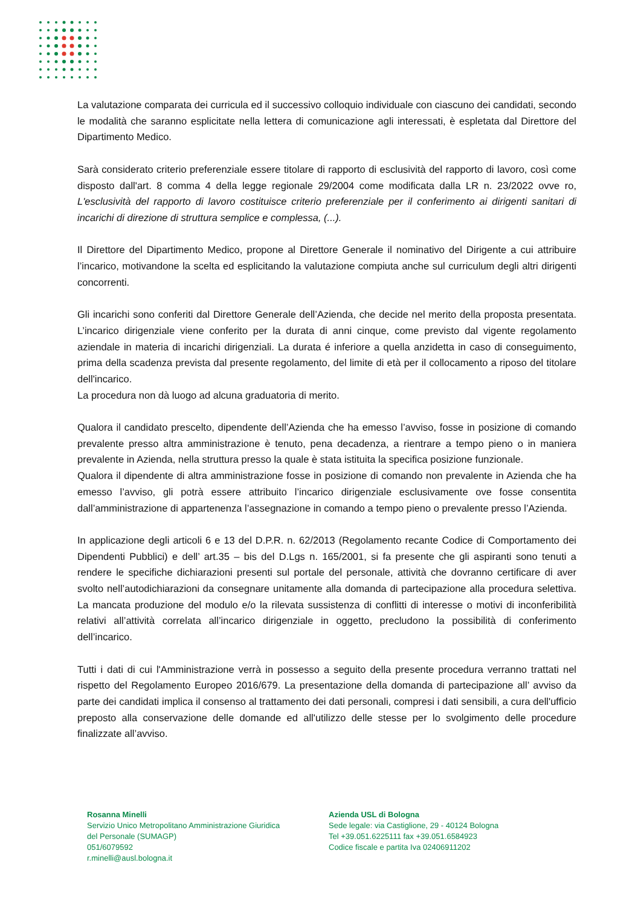La valutazione comparata dei curricula ed il successivo colloquio individuale con ciascuno dei candidati, secondo le modalità che saranno esplicitate nella lettera di comunicazione agli interessati, è espletata dal Direttore del Dipartimento Medico.
Sarà considerato criterio preferenziale essere titolare di rapporto di esclusività del rapporto di lavoro, così come disposto dall'art. 8 comma 4 della legge regionale 29/2004 come modificata dalla LR n. 23/2022 ovve ro, L'esclusività del rapporto di lavoro costituisce criterio preferenziale per il conferimento ai dirigenti sanitari di incarichi di direzione di struttura semplice e complessa, (...).
Il Direttore del Dipartimento Medico, propone al Direttore Generale il nominativo del Dirigente a cui attribuire l’incarico, motivandone la scelta ed esplicitando la valutazione compiuta anche sul curriculum degli altri dirigenti concorrenti.
Gli incarichi sono conferiti dal Direttore Generale dell’Azienda, che decide nel merito della proposta presentata. L’incarico dirigenziale viene conferito per la durata di anni cinque, come previsto dal vigente regolamento aziendale in materia di incarichi dirigenziali. La durata é inferiore a quella anzidetta in caso di conseguimento, prima della scadenza prevista dal presente regolamento, del limite di età per il collocamento a riposo del titolare dell'incarico.
La procedura non dà luogo ad alcuna graduatoria di merito.
Qualora il candidato prescelto, dipendente dell’Azienda che ha emesso l’avviso, fosse in posizione di comando prevalente presso altra amministrazione è tenuto, pena decadenza, a rientrare a tempo pieno o in maniera prevalente in Azienda, nella struttura presso la quale è stata istituita la specifica posizione funzionale.
Qualora il dipendente di altra amministrazione fosse in posizione di comando non prevalente in Azienda che ha emesso l’avviso, gli potrà essere attribuito l’incarico dirigenziale esclusivamente ove fosse consentita dall’amministrazione di appartenenza l’assegnazione in comando a tempo pieno o prevalente presso l’Azienda.
In applicazione degli articoli 6 e 13 del D.P.R. n. 62/2013 (Regolamento recante Codice di Comportamento dei Dipendenti Pubblici) e dell’ art.35 – bis del D.Lgs n. 165/2001, si fa presente che gli aspiranti sono tenuti a rendere le specifiche dichiarazioni presenti sul portale del personale, attività che dovranno certificare di aver svolto nell’autodichiarazioni da consegnare unitamente alla domanda di partecipazione alla procedura selettiva. La mancata produzione del modulo e/o la rilevata sussistenza di conflitti di interesse o motivi di inconferibilità relativi all’attività correlata all’incarico dirigenziale in oggetto, precludono la possibilità di conferimento dell’incarico.
Tutti i dati di cui l'Amministrazione verrà in possesso a seguito della presente procedura verranno trattati nel rispetto del Regolamento Europeo 2016/679. La presentazione della domanda di partecipazione all’ avviso da parte dei candidati implica il consenso al trattamento dei dati personali, compresi i dati sensibili, a cura dell'ufficio preposto alla conservazione delle domande ed all'utilizzo delle stesse per lo svolgimento delle procedure finalizzate all’avviso.
Rosanna Minelli
Servizio Unico Metropolitano Amministrazione Giuridica
del Personale (SUMAGP)
051/6079592
r.minelli@ausl.bologna.it
Azienda USL di Bologna
Sede legale: via Castiglione, 29 - 40124 Bologna
Tel +39.051.6225111 fax +39.051.6584923
Codice fiscale e partita Iva 02406911202